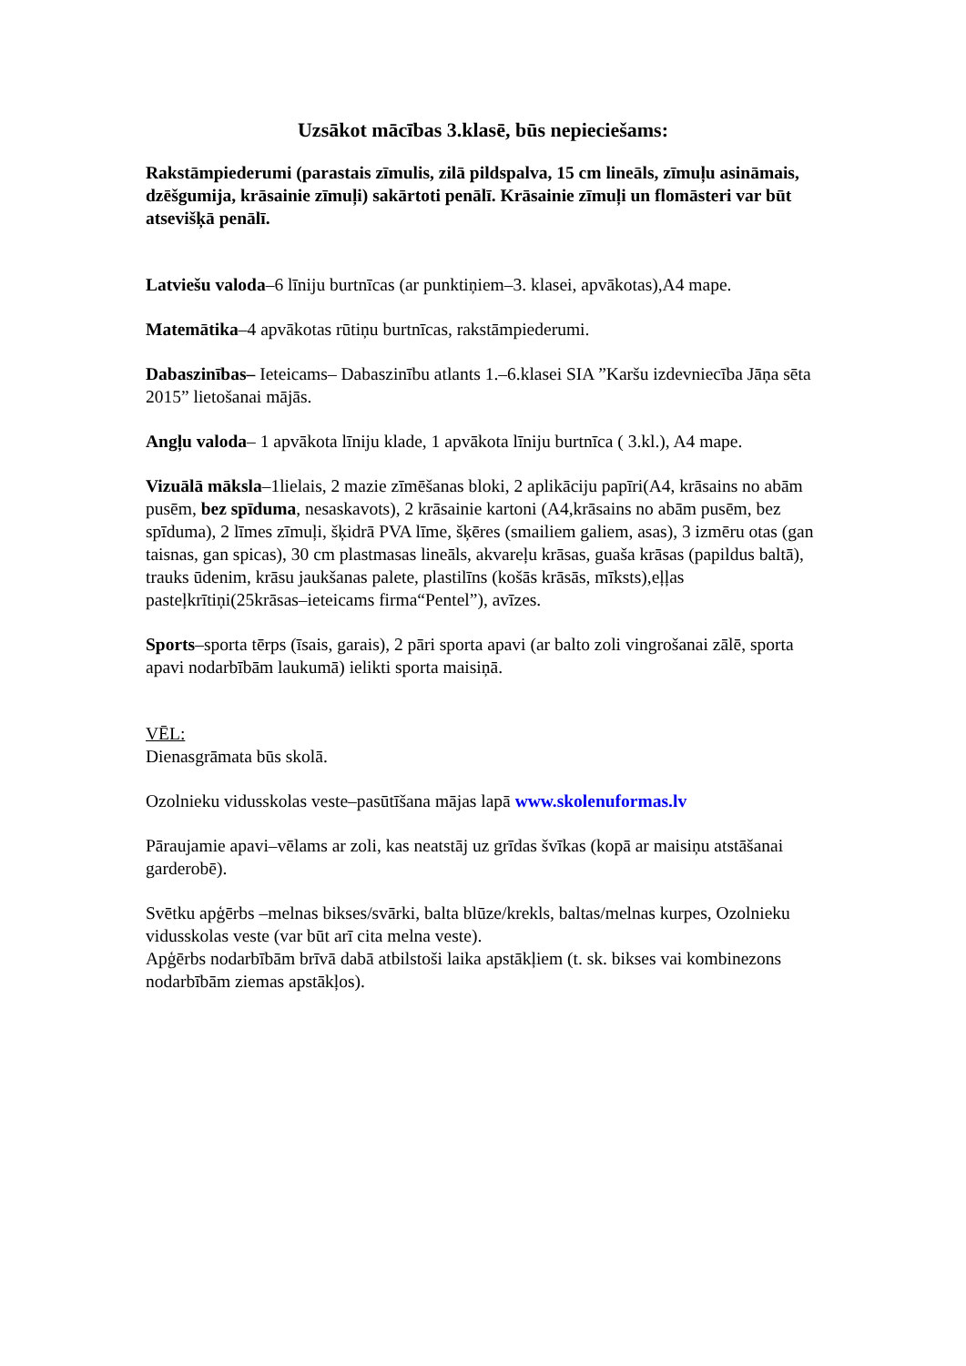Uzsākot mācības 3.klasē, būs nepieciešams:
Rakstāmpiederumi (parastais zīmulis, zilā pildspalva, 15 cm lineāls, zīmuļu asināmais, dzēšgumija, krāsainie zīmuļi) sakārtoti penālī. Krāsainie zīmuļi un flomāsteri var būt atsevišķā penālī.
Latviešu valoda–6 līniju burtnīcas (ar punktiņiem–3. klasei, apvākotas),A4 mape.
Matemātika–4 apvākotas rūtiņu burtnīcas, rakstāmpiederumi.
Dabaszinības– Ieteicams– Dabaszinību atlants 1.–6.klasei SIA ”Karšu izdevniecība Jāņa sēta 2015” lietošanai mājās.
Angļu valoda– 1 apvākota līniju klade, 1 apvākota līniju burtnīca ( 3.kl.), A4 mape.
Vizuālā māksla–1lielais, 2 mazie zīmēšanas bloki, 2 aplikāciju papīri(A4, krāsains no abām pusēm, bez spīduma, nesaskavots), 2 krāsainie kartoni (A4,krāsains no abām pusēm, bez spīduma), 2 līmes zīmuļi, šķidrā PVA līme, šķēres (smailiem galiem, asas), 3 izmēru otas (gan taisnas, gan spicas), 30 cm plastmasas lineāls, akvareļu krāsas, guaša krāsas (papildus baltā), trauks ūdenim, krāsu jaukšanas palete, plastilīns (košās krāsās, mīksts),eļļas pasteļkrītiņi(25krāsas–ieteicams firma“Pentel”), avīzes.
Sports–sporta tērps (īsais, garais), 2 pāri sporta apavi (ar balto zoli vingrošanai zālē, sporta apavi nodarbībām laukumā) ielikti sporta maisiņā.
VĒL:
Dienasgrāmata būs skolā.
Ozolnieku vidusskolas veste–pasūtīšana mājas lapā www.skolenuformas.lv
Pāraujamie apavi–vēlams ar zoli, kas neatstāj uz grīdas švīkas (kopā ar maisiņu atstāšanai garderobē).
Svētku apģērbs –melnas bikses/svārki, balta blūze/krekls, baltas/melnas kurpes, Ozolnieku vidusskolas veste (var būt arī cita melna veste).
Apģērbs nodarbībām brīvā dabā atbilstoši laika apstākļiem (t. sk. bikses vai kombinezons nodarbībām ziemas apstākļos).